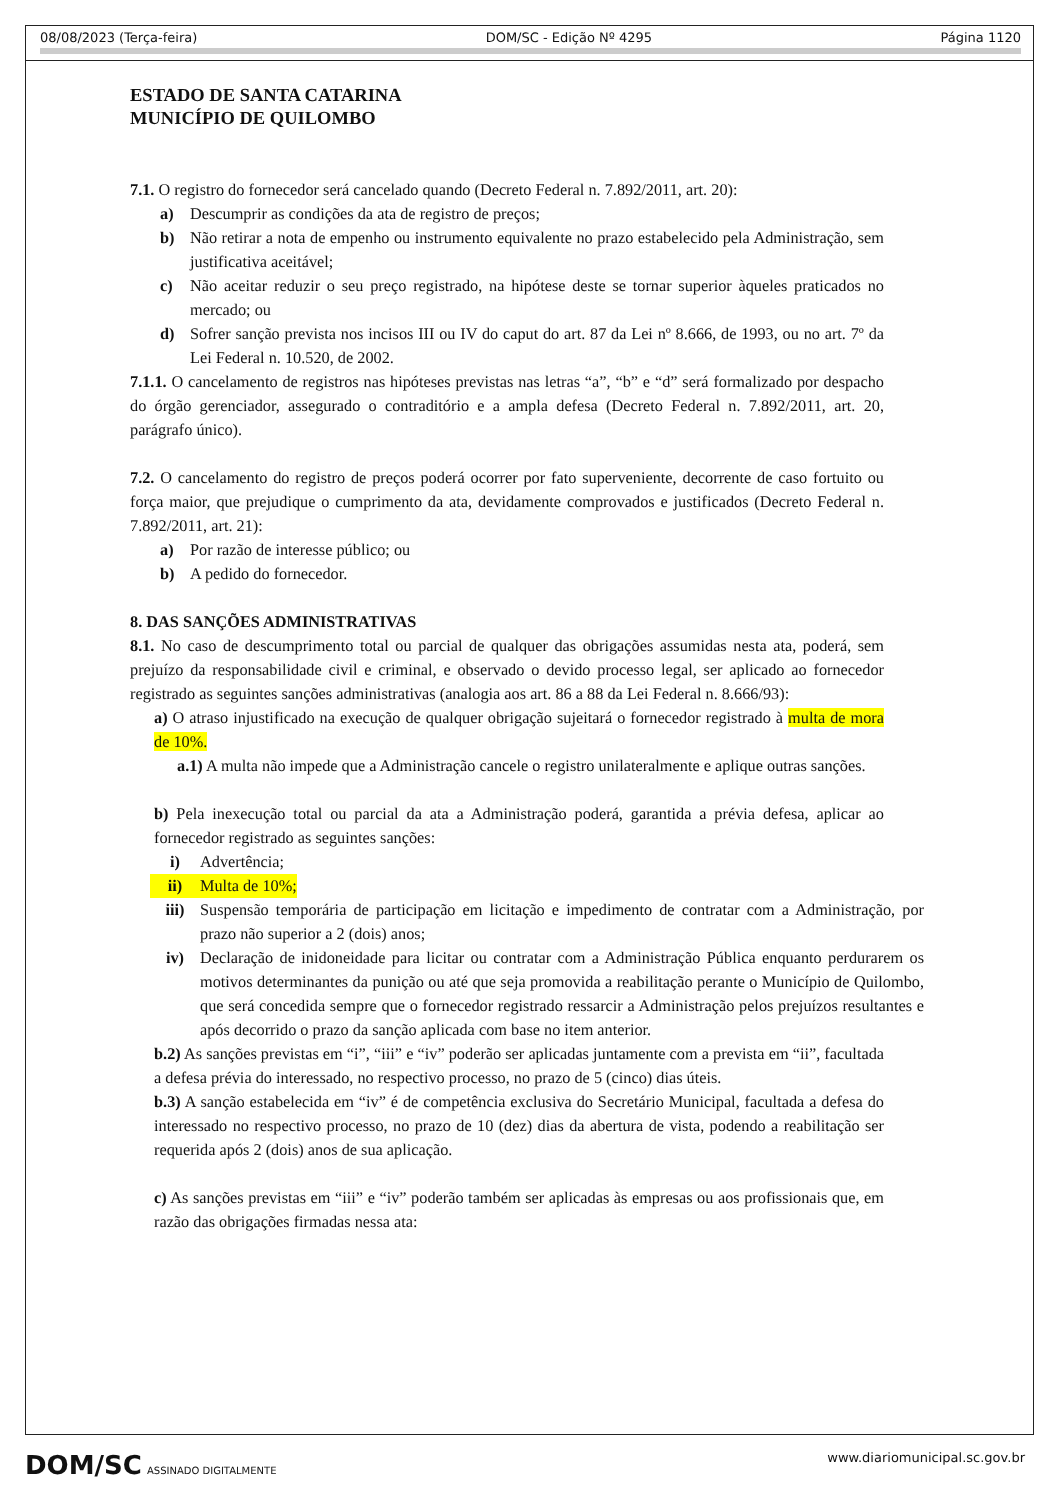08/08/2023 (Terça-feira) DOM/SC - Edição Nº 4295 Página 1120
ESTADO DE SANTA CATARINA
MUNICÍPIO DE QUILOMBO
7.1. O registro do fornecedor será cancelado quando (Decreto Federal n. 7.892/2011, art. 20):
a) Descumprir as condições da ata de registro de preços;
b) Não retirar a nota de empenho ou instrumento equivalente no prazo estabelecido pela Administração, sem justificativa aceitável;
c) Não aceitar reduzir o seu preço registrado, na hipótese deste se tornar superior àqueles praticados no mercado; ou
d) Sofrer sanção prevista nos incisos III ou IV do caput do art. 87 da Lei nº 8.666, de 1993, ou no art. 7º da Lei Federal n. 10.520, de 2002.
7.1.1. O cancelamento de registros nas hipóteses previstas nas letras “a”, “b” e “d” será formalizado por despacho do órgão gerenciador, assegurado o contraditório e a ampla defesa (Decreto Federal n. 7.892/2011, art. 20, parágrafo único).
7.2. O cancelamento do registro de preços poderá ocorrer por fato superveniente, decorrente de caso fortuito ou força maior, que prejudique o cumprimento da ata, devidamente comprovados e justificados (Decreto Federal n. 7.892/2011, art. 21):
a) Por razão de interesse público; ou
b) A pedido do fornecedor.
8. DAS SANÇÕES ADMINISTRATIVAS
8.1. No caso de descumprimento total ou parcial de qualquer das obrigações assumidas nesta ata, poderá, sem prejuízo da responsabilidade civil e criminal, e observado o devido processo legal, ser aplicado ao fornecedor registrado as seguintes sanções administrativas (analogia aos art. 86 a 88 da Lei Federal n. 8.666/93):
a) O atraso injustificado na execução de qualquer obrigação sujeitará o fornecedor registrado à multa de mora de 10%.
a.1) A multa não impede que a Administração cancele o registro unilateralmente e aplique outras sanções.
b) Pela inexecução total ou parcial da ata a Administração poderá, garantida a prévia defesa, aplicar ao fornecedor registrado as seguintes sanções:
i) Advertência;
ii) Multa de 10%;
iii) Suspensão temporária de participação em licitação e impedimento de contratar com a Administração, por prazo não superior a 2 (dois) anos;
iv) Declaração de inidoneidade para licitar ou contratar com a Administração Pública enquanto perdurarem os motivos determinantes da punição ou até que seja promovida a reabilitação perante o Município de Quilombo, que será concedida sempre que o fornecedor registrado ressarcir a Administração pelos prejuízos resultantes e após decorrido o prazo da sanção aplicada com base no item anterior.
b.2) As sanções previstas em “i”, “iii” e “iv” poderão ser aplicadas juntamente com a prevista em “ii”, facultada a defesa prévia do interessado, no respectivo processo, no prazo de 5 (cinco) dias úteis.
b.3) A sanção estabelecida em “iv” é de competência exclusiva do Secretário Municipal, facultada a defesa do interessado no respectivo processo, no prazo de 10 (dez) dias da abertura de vista, podendo a reabilitação ser requerida após 2 (dois) anos de sua aplicação.
c) As sanções previstas em “iii” e “iv” poderão também ser aplicadas às empresas ou aos profissionais que, em razão das obrigações firmadas nessa ata:
DOM/SC ASSINADO DIGITALMENTE www.diariomunicipal.sc.gov.br